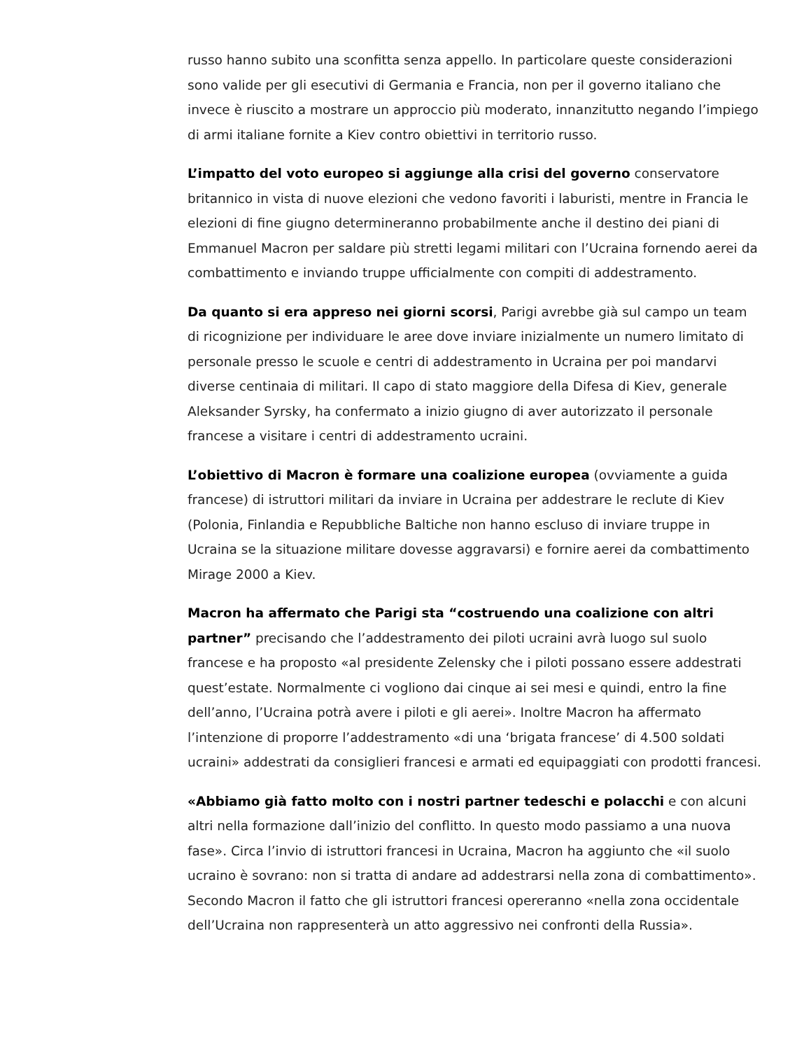russo hanno subito una sconfitta senza appello. In particolare queste considerazioni sono valide per gli esecutivi di Germania e Francia, non per il governo italiano che invece è riuscito a mostrare un approccio più moderato, innanzitutto negando l’impiego di armi italiane fornite a Kiev contro obiettivi in territorio russo.
L’impatto del voto europeo si aggiunge alla crisi del governo conservatore britannico in vista di nuove elezioni che vedono favoriti i laburisti, mentre in Francia le elezioni di fine giugno determineranno probabilmente anche il destino dei piani di Emmanuel Macron per saldare più stretti legami militari con l’Ucraina fornendo aerei da combattimento e inviando truppe ufficialmente con compiti di addestramento.
Da quanto si era appreso nei giorni scorsi, Parigi avrebbe già sul campo un team di ricognizione per individuare le aree dove inviare inizialmente un numero limitato di personale presso le scuole e centri di addestramento in Ucraina per poi mandarvi diverse centinaia di militari. Il capo di stato maggiore della Difesa di Kiev, generale Aleksander Syrsky, ha confermato a inizio giugno di aver autorizzato il personale francese a visitare i centri di addestramento ucraini.
L’obiettivo di Macron è formare una coalizione europea (ovviamente a guida francese) di istruttori militari da inviare in Ucraina per addestrare le reclute di Kiev (Polonia, Finlandia e Repubbliche Baltiche non hanno escluso di inviare truppe in Ucraina se la situazione militare dovesse aggravarsi) e fornire aerei da combattimento Mirage 2000 a Kiev.
Macron ha affermato che Parigi sta “costruendo una coalizione con altri partner” precisando che l’addestramento dei piloti ucraini avrà luogo sul suolo francese e ha proposto «al presidente Zelensky che i piloti possano essere addestrati quest’estate. Normalmente ci vogliono dai cinque ai sei mesi e quindi, entro la fine dell’anno, l’Ucraina potrà avere i piloti e gli aerei». Inoltre Macron ha affermato l’intenzione di proporre l’addestramento «di una ‘brigata francese’ di 4.500 soldati ucraini» addestrati da consiglieri francesi e armati ed equipaggiati con prodotti francesi.
«Abbiamo già fatto molto con i nostri partner tedeschi e polacchi e con alcuni altri nella formazione dall’inizio del conflitto. In questo modo passiamo a una nuova fase». Circa l’invio di istruttori francesi in Ucraina, Macron ha aggiunto che «il suolo ucraino è sovrano: non si tratta di andare ad addestrarsi nella zona di combattimento». Secondo Macron il fatto che gli istruttori francesi opereranno «nella zona occidentale dell’Ucraina non rappresenterà un atto aggressivo nei confronti della Russia».